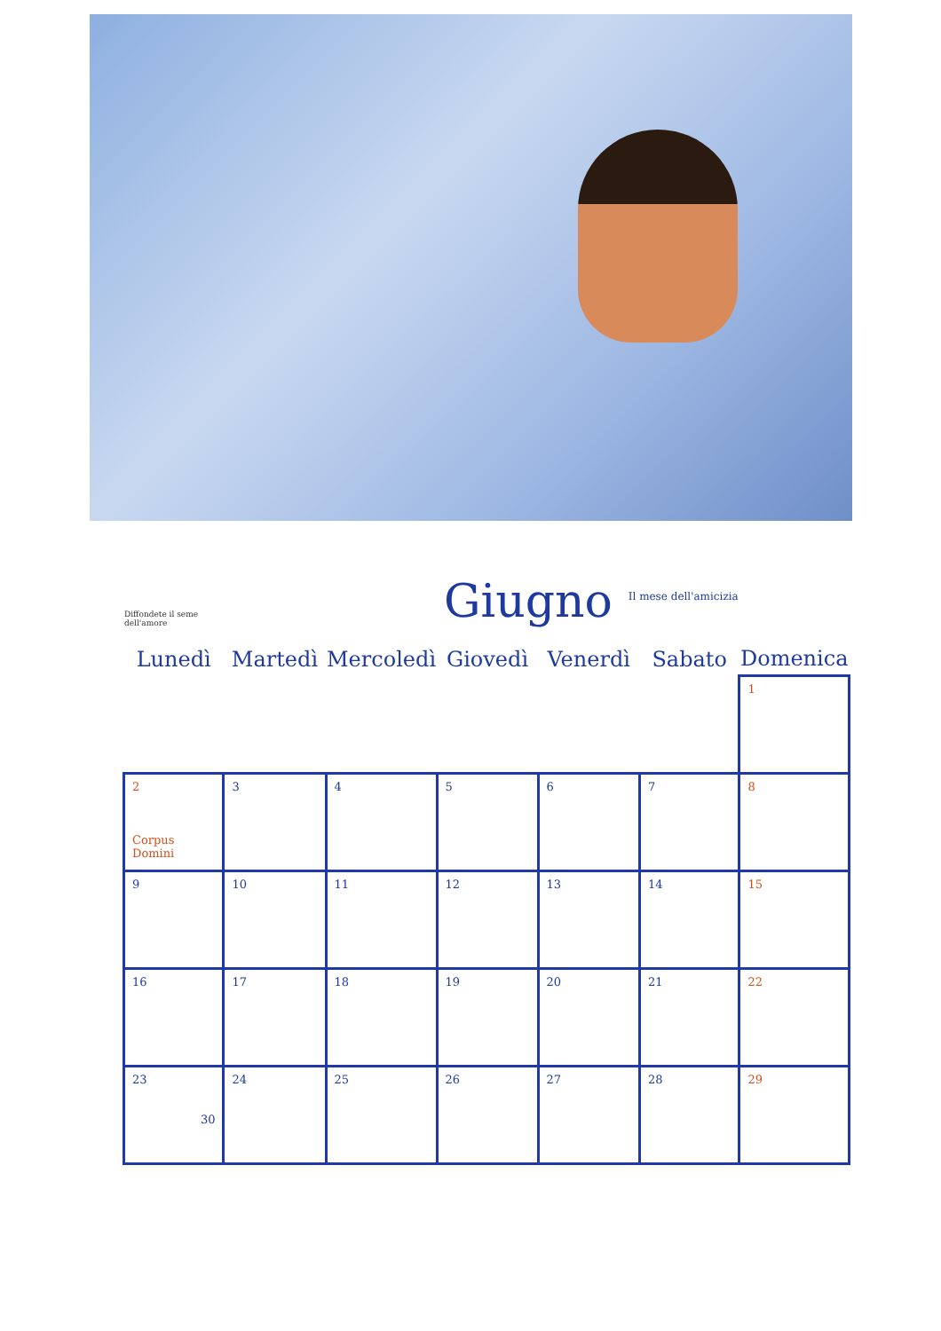Diffondete il seme dell'amore
Giugno
Il mese dell'amicizia
| Lunedì | Martedì | Mercoledì | Giovedì | Venerdì | Sabato | Domenica |
| --- | --- | --- | --- | --- | --- | --- |
| | | | | | | 1 |
| 2 Corpus Domini | 3 | 4 | 5 | 6 | 7 | 8 |
| 9 | 10 | 11 | 12 | 13 | 14 | 15 |
| 16 | 17 | 18 | 19 | 20 | 21 | 22 |
| 23 30 | 24 | 25 | 26 | 27 | 28 | 29 |